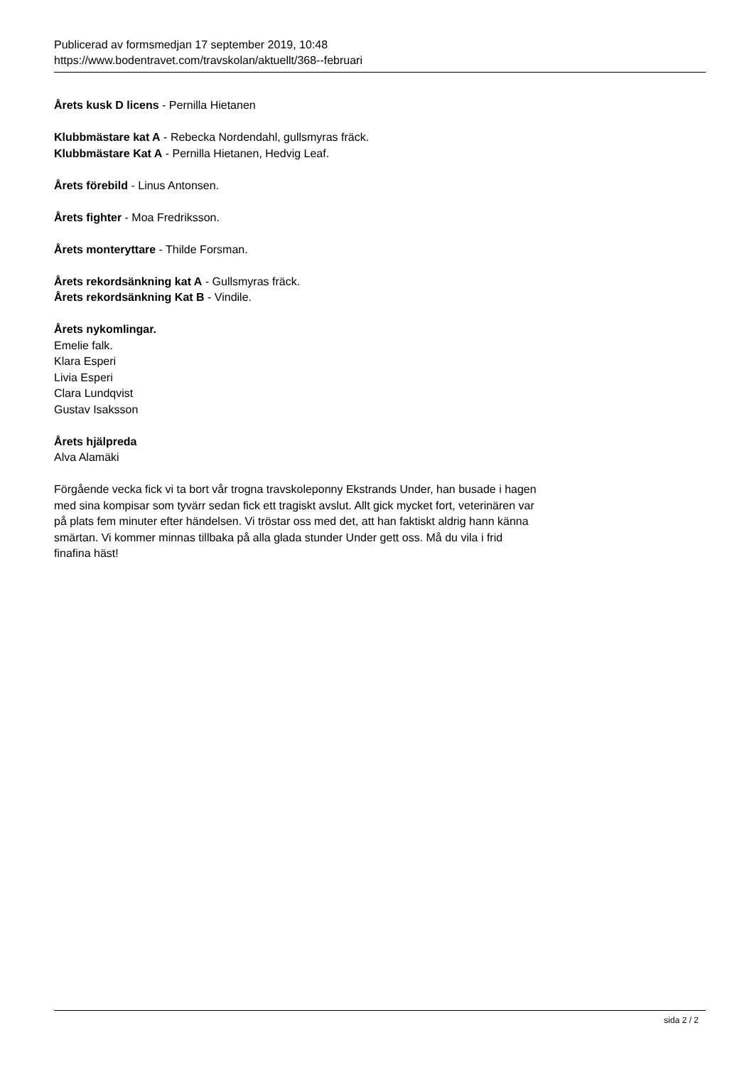Publicerad av formsmedjan 17 september 2019, 10:48
https://www.bodentravet.com/travskolan/aktuellt/368--februari
Årets kusk D licens - Pernilla Hietanen
Klubbmästare kat A - Rebecka Nordendahl, gullsmyras fräck.
Klubbmästare Kat A - Pernilla Hietanen, Hedvig Leaf.
Årets förebild - Linus Antonsen.
Årets fighter - Moa Fredriksson.
Årets monteryttare - Thilde Forsman.
Årets rekordsänkning kat A - Gullsmyras fräck.
Årets rekordsänkning Kat B - Vindile.
Årets nykomlingar.
Emelie falk.
Klara Esperi
Livia Esperi
Clara Lundqvist
Gustav Isaksson
Årets hjälpreda
Alva Alamäki
Förgående vecka fick vi ta bort vår trogna travskoleponny Ekstrands Under, han busade i hagen med sina kompisar som tyvärr sedan fick ett tragiskt avslut. Allt gick mycket fort, veterinären var på plats fem minuter efter händelsen. Vi tröstar oss med det, att han faktiskt aldrig hann känna smärtan. Vi kommer minnas tillbaka på alla glada stunder Under gett oss. Må du vila i frid finafina häst!
sida 2 / 2